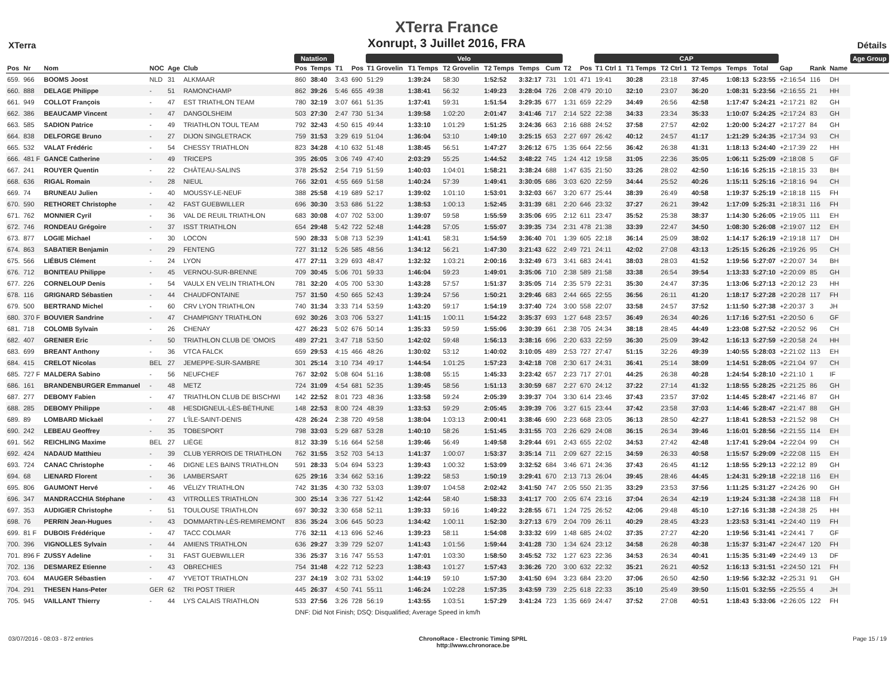XTerra
XTerra France
Xonrupt, 3 Juillet 2016, FRA
Détails
| | | | | | | Natation | | | | Velo | | | | | | | | CAP | | | | | | | | | Age Group |
| --- | --- | --- | --- | --- | --- | --- | --- | --- | --- | --- | --- | --- | --- | --- | --- | --- | --- | --- | --- | --- | --- | --- | --- | --- | --- | --- | --- |
| Pos | Nr | Nom | NOC | Age | Club | Pos | Temps | T1 | Pos | T1 Grovelin | T1 Temps | T2 Grovelin | T2 Temps | Temps | Cum | T2 | Pos | T1 Ctrl 1 | T1 Temps | T2 Ctrl 1 | T2 Temps | Temps | Total | Gap | Rank | Name | |
| 659. | 966 | BOOMS Joost | NLD | 31 | ALKMAAR | 860 | 38:40 | 3:43 | 690 | 51:29 | 1:39:24 | 58:30 | 1:52:52 | 3:32:17 | 731 | 1:01 | 471 | 19:41 | 30:28 | 23:18 | 37:45 | 1:08:13 | 5:23:55 | +2:16:54 | 116 | DH | |
| 660. | 888 | DELAGE Philippe | - | 51 | RAMONCHAMP | 862 | 39:26 | 5:46 | 655 | 49:38 | 1:38:41 | 56:32 | 1:49:23 | 3:28:04 | 726 | 2:08 | 479 | 20:10 | 32:10 | 23:07 | 36:20 | 1:08:31 | 5:23:56 | +2:16:55 | 21 | HH | |
| 661. | 949 | COLLOT François | - | 47 | EST TRIATHLON TEAM | 780 | 32:19 | 3:07 | 661 | 51:35 | 1:37:41 | 59:31 | 1:51:54 | 3:29:35 | 677 | 1:31 | 659 | 22:29 | 34:49 | 26:56 | 42:58 | 1:17:47 | 5:24:21 | +2:17:21 | 82 | GH | |
| 662. | 386 | BEAUCAMP Vincent | - | 47 | DANGOLSHEIM | 503 | 27:30 | 2:47 | 730 | 51:34 | 1:39:58 | 1:02:20 | 2:01:47 | 3:41:46 | 717 | 2:14 | 522 | 22:38 | 34:33 | 23:34 | 35:33 | 1:10:07 | 5:24:25 | +2:17:24 | 83 | GH | |
| 663. | 585 | SADION Patrice | - | 49 | TRIATHLON TOUL TEAM | 792 | 32:43 | 4:50 | 615 | 49:44 | 1:33:10 | 1:01:29 | 1:51:25 | 3:24:36 | 663 | 2:16 | 688 | 24:52 | 37:58 | 27:57 | 42:02 | 1:20:00 | 5:24:27 | +2:17:27 | 84 | GH | |
| 664. | 838 | DELFORGE Bruno | - | 27 | DIJON SINGLETRACK | 759 | 31:53 | 3:29 | 619 | 51:04 | 1:36:04 | 53:10 | 1:49:10 | 3:25:15 | 653 | 2:27 | 697 | 26:42 | 40:12 | 24:57 | 41:17 | 1:21:29 | 5:24:35 | +2:17:34 | 93 | CH | |
| 665. | 532 | VALAT Frédéric | - | 54 | CHESSY TRIATHLON | 823 | 34:28 | 4:10 | 632 | 51:48 | 1:38:45 | 56:51 | 1:47:27 | 3:26:12 | 675 | 1:35 | 664 | 22:56 | 36:42 | 26:38 | 41:31 | 1:18:13 | 5:24:40 | +2:17:39 | 22 | HH | |
| 666. | 481 F | GANCE Catherine | - | 49 | TRICEPS | 395 | 26:05 | 3:06 | 749 | 47:40 | 2:03:29 | 55:25 | 1:44:52 | 3:48:22 | 745 | 1:24 | 412 | 19:58 | 31:05 | 22:36 | 35:05 | 1:06:11 | 5:25:09 | +2:18:08 | 5 | GF | |
| 667. | 241 | ROUYER Quentin | - | 22 | CHÂTEAU-SALINS | 378 | 25:52 | 2:54 | 719 | 51:59 | 1:40:03 | 1:04:01 | 1:58:21 | 3:38:24 | 688 | 1:47 | 635 | 21:50 | 33:26 | 28:02 | 42:50 | 1:16:16 | 5:25:15 | +2:18:15 | 33 | BH | |
| 668. | 636 | RIGAL Romain | - | 28 | NIEUL | 766 | 32:01 | 4:55 | 669 | 51:58 | 1:40:24 | 57:39 | 1:49:41 | 3:30:05 | 686 | 3:03 | 620 | 22:59 | 34:44 | 25:52 | 40:26 | 1:15:11 | 5:25:16 | +2:18:16 | 94 | CH | |
| 669. | 74 | BRUNEAU Julien | - | 40 | MOUSSY-LE-NEUF | 388 | 25:58 | 4:19 | 689 | 52:17 | 1:39:02 | 1:01:10 | 1:53:01 | 3:32:03 | 667 | 3:20 | 677 | 25:44 | 38:39 | 26:49 | 40:58 | 1:19:37 | 5:25:19 | +2:18:18 | 115 | FH | |
| 670. | 590 | RETHORET Christophe | - | 42 | FAST GUEBWILLER | 696 | 30:30 | 3:53 | 686 | 51:22 | 1:38:53 | 1:00:13 | 1:52:45 | 3:31:39 | 681 | 2:20 | 646 | 23:32 | 37:27 | 26:21 | 39:42 | 1:17:09 | 5:25:31 | +2:18:31 | 116 | FH | |
| 671. | 762 | MONNIER Cyril | - | 36 | VAL DE REUIL TRIATHLON | 683 | 30:08 | 4:07 | 702 | 53:00 | 1:39:07 | 59:58 | 1:55:59 | 3:35:06 | 695 | 2:12 | 611 | 23:47 | 35:52 | 25:38 | 38:37 | 1:14:30 | 5:26:05 | +2:19:05 | 111 | EH | |
| 672. | 746 | RONDEAU Grégoire | - | 37 | ISST TRIATHLON | 654 | 29:48 | 5:42 | 722 | 52:48 | 1:44:28 | 57:05 | 1:55:07 | 3:39:35 | 734 | 2:31 | 478 | 21:38 | 33:39 | 22:47 | 34:50 | 1:08:30 | 5:26:08 | +2:19:07 | 112 | EH | |
| 673. | 877 | LOGIE Michael | - | 30 | LOCON | 590 | 28:33 | 5:08 | 713 | 52:39 | 1:41:41 | 58:31 | 1:54:59 | 3:36:40 | 701 | 1:39 | 605 | 22:18 | 36:14 | 25:09 | 38:02 | 1:14:17 | 5:26:19 | +2:19:18 | 117 | DH | |
| 674. | 863 | SABATIER Benjamin | - | 29 | FENTENG | 727 | 31:12 | 5:26 | 585 | 48:56 | 1:34:12 | 56:21 | 1:47:30 | 3:21:43 | 622 | 2:49 | 721 | 24:11 | 42:02 | 27:08 | 43:13 | 1:25:15 | 5:26:26 | +2:19:26 | 95 | CH | |
| 675. | 566 | LIÉBUS Clément | - | 24 | LYON | 477 | 27:11 | 3:29 | 693 | 48:47 | 1:32:32 | 1:03:21 | 2:00:16 | 3:32:49 | 673 | 3:41 | 683 | 24:41 | 38:03 | 28:03 | 41:52 | 1:19:56 | 5:27:07 | +2:20:07 | 34 | BH | |
| 676. | 712 | BONITEAU Philippe | - | 45 | VERNOU-SUR-BRENNE | 709 | 30:45 | 5:06 | 701 | 59:33 | 1:46:04 | 59:23 | 1:49:01 | 3:35:06 | 710 | 2:38 | 589 | 21:58 | 33:38 | 26:54 | 39:54 | 1:13:33 | 5:27:10 | +2:20:09 | 85 | GH | |
| 677. | 226 | CORNELOUP Denis | - | 54 | VAULX EN VELIN TRIATHLON | 781 | 32:20 | 4:05 | 700 | 53:30 | 1:43:28 | 57:57 | 1:51:37 | 3:35:05 | 714 | 2:35 | 579 | 22:31 | 35:30 | 24:47 | 37:35 | 1:13:06 | 5:27:13 | +2:20:12 | 23 | HH | |
| 678. | 116 | GRIGNARD Sébastien | - | 44 | CHAUDFONTAINE | 757 | 31:50 | 4:50 | 665 | 52:43 | 1:39:24 | 57:56 | 1:50:21 | 3:29:46 | 683 | 2:44 | 665 | 22:55 | 36:56 | 26:11 | 41:20 | 1:18:17 | 5:27:28 | +2:20:28 | 117 | FH | |
| 679. | 500 | BERTRAND Michel | - | 60 | CRV LYON TRIATHLON | 740 | 31:34 | 3:33 | 714 | 53:59 | 1:43:20 | 59:17 | 1:54:19 | 3:37:40 | 724 | 3:00 | 558 | 22:07 | 33:58 | 24:57 | 37:52 | 1:11:50 | 5:27:38 | +2:20:37 | 3 | JH | |
| 680. | 370 F | BOUVIER Sandrine | - | 47 | CHAMPIGNY TRIATHLON | 692 | 30:26 | 3:03 | 706 | 53:27 | 1:41:15 | 1:00:11 | 1:54:22 | 3:35:37 | 693 | 1:27 | 648 | 23:57 | 36:49 | 26:34 | 40:26 | 1:17:16 | 5:27:51 | +2:20:50 | 6 | GF | |
| 681. | 718 | COLOMB Sylvain | - | 26 | CHENAY | 427 | 26:23 | 5:02 | 676 | 50:14 | 1:35:33 | 59:59 | 1:55:06 | 3:30:39 | 661 | 2:38 | 705 | 24:34 | 38:18 | 28:45 | 44:49 | 1:23:08 | 5:27:52 | +2:20:52 | 96 | CH | |
| 682. | 407 | GRENIER Eric | - | 50 | TRIATHLON CLUB DE 'OMOIS | 489 | 27:21 | 3:47 | 718 | 53:50 | 1:42:02 | 59:48 | 1:56:13 | 3:38:16 | 696 | 2:20 | 633 | 22:59 | 36:30 | 25:09 | 39:42 | 1:16:13 | 5:27:59 | +2:20:58 | 24 | HH | |
| 683. | 699 | BREANT Anthony | - | 36 | VTCA FALCK | 659 | 29:53 | 4:15 | 466 | 48:26 | 1:30:02 | 53:12 | 1:40:02 | 3:10:05 | 489 | 2:53 | 727 | 27:47 | 51:15 | 32:26 | 49:39 | 1:40:55 | 5:28:03 | +2:21:02 | 113 | EH | |
| 684. | 415 | CRELOT Nicolas | BEL | 27 | JEMEPPE-SUR-SAMBRE | 301 | 25:14 | 3:10 | 734 | 49:17 | 1:44:54 | 1:01:25 | 1:57:23 | 3:42:18 | 708 | 2:30 | 617 | 24:31 | 36:41 | 25:14 | 38:09 | 1:14:51 | 5:28:05 | +2:21:04 | 97 | CH | |
| 685. | 727 F | MALDERA Sabino | - | 56 | NEUFCHEF | 767 | 32:02 | 5:08 | 604 | 51:16 | 1:38:08 | 55:15 | 1:45:33 | 3:23:42 | 657 | 2:23 | 717 | 27:01 | 44:25 | 26:38 | 40:28 | 1:24:54 | 5:28:10 | +2:21:10 | 1 | IF | |
| 686. | 161 | BRANDENBURGER Emmanuel | - | 48 | METZ | 724 | 31:09 | 4:54 | 681 | 52:35 | 1:39:45 | 58:56 | 1:51:13 | 3:30:59 | 687 | 2:27 | 670 | 24:12 | 37:22 | 27:14 | 41:32 | 1:18:55 | 5:28:25 | +2:21:25 | 86 | GH | |
| 687. | 277 | DEBOMY Fabien | - | 47 | TRIATHLON CLUB DE BISCHWI | 142 | 22:52 | 8:01 | 723 | 48:36 | 1:33:58 | 59:24 | 2:05:39 | 3:39:37 | 704 | 3:30 | 614 | 23:46 | 37:43 | 23:57 | 37:02 | 1:14:45 | 5:28:47 | +2:21:46 | 87 | GH | |
| 688. | 285 | DEBOMY Philippe | - | 48 | HESDIGNEUL-LÈS-BÉTHUNE | 148 | 22:53 | 8:00 | 724 | 48:39 | 1:33:53 | 59:29 | 2:05:45 | 3:39:39 | 706 | 3:27 | 615 | 23:44 | 37:42 | 23:58 | 37:03 | 1:14:46 | 5:28:47 | +2:21:47 | 88 | GH | |
| 689. | 89 | LOMBARD Mickaël | - | 27 | L'ÎLE-SAINT-DENIS | 428 | 26:24 | 2:38 | 720 | 49:58 | 1:38:04 | 1:03:13 | 2:00:41 | 3:38:46 | 690 | 2:23 | 668 | 23:05 | 36:13 | 28:50 | 42:27 | 1:18:41 | 5:28:53 | +2:21:52 | 98 | CH | |
| 690. | 242 | LEBEAU Geoffrey | - | 35 | TOBESPORT | 798 | 33:03 | 5:29 | 687 | 53:28 | 1:40:10 | 58:26 | 1:51:45 | 3:31:55 | 703 | 2:26 | 629 | 24:08 | 36:15 | 26:34 | 39:46 | 1:16:01 | 5:28:56 | +2:21:55 | 114 | EH | |
| 691. | 562 | REICHLING Maxime | BEL | 27 | LIÈGE | 812 | 33:39 | 5:16 | 664 | 52:58 | 1:39:46 | 56:49 | 1:49:58 | 3:29:44 | 691 | 2:43 | 655 | 22:02 | 34:53 | 27:42 | 42:48 | 1:17:41 | 5:29:04 | +2:22:04 | 99 | CH | |
| 692. | 424 | NADAUD Matthieu | - | 39 | CLUB YERROIS DE TRIATHLON | 762 | 31:55 | 3:52 | 703 | 54:13 | 1:41:37 | 1:00:07 | 1:53:37 | 3:35:14 | 711 | 2:09 | 627 | 22:15 | 34:59 | 26:33 | 40:58 | 1:15:57 | 5:29:09 | +2:22:08 | 115 | EH | |
| 693. | 724 | CANAC Christophe | - | 46 | DIGNE LES BAINS TRIATHLON | 591 | 28:33 | 5:04 | 694 | 53:23 | 1:39:43 | 1:00:32 | 1:53:09 | 3:32:52 | 684 | 3:46 | 671 | 24:36 | 37:43 | 26:45 | 41:12 | 1:18:55 | 5:29:13 | +2:22:12 | 89 | GH | |
| 694. | 68 | LIENARD Florent | - | 36 | LAMBERSART | 625 | 29:16 | 3:34 | 662 | 53:16 | 1:39:22 | 58:53 | 1:50:19 | 3:29:41 | 670 | 2:13 | 713 | 26:04 | 39:45 | 28:46 | 44:45 | 1:24:31 | 5:29:18 | +2:22:18 | 116 | EH | |
| 695. | 806 | GAUMONT Hervé | - | 46 | VÉLIZY TRIATHLON | 742 | 31:35 | 4:30 | 732 | 53:03 | 1:39:07 | 1:04:58 | 2:02:42 | 3:41:50 | 747 | 2:05 | 550 | 21:35 | 33:29 | 23:53 | 37:56 | 1:11:25 | 5:31:27 | +2:24:26 | 90 | GH | |
| 696. | 347 | MANDRACCHIA Stéphane | - | 43 | VITROLLES TRIATHLON | 300 | 25:14 | 3:36 | 727 | 51:42 | 1:42:44 | 58:40 | 1:58:33 | 3:41:17 | 700 | 2:05 | 674 | 23:16 | 37:04 | 26:34 | 42:19 | 1:19:24 | 5:31:38 | +2:24:38 | 118 | FH | |
| 697. | 353 | AUDIGIER Christophe | - | 51 | TOULOUSE TRIATHLON | 697 | 30:32 | 3:30 | 658 | 52:11 | 1:39:33 | 59:16 | 1:49:22 | 3:28:55 | 671 | 1:24 | 725 | 26:52 | 42:06 | 29:48 | 45:10 | 1:27:16 | 5:31:38 | +2:24:38 | 25 | HH | |
| 698. | 76 | PERRIN Jean-Hugues | - | 43 | DOMMARTIN-LÈS-REMIREMONT | 836 | 35:24 | 3:06 | 645 | 50:23 | 1:34:42 | 1:00:11 | 1:52:30 | 3:27:13 | 679 | 2:04 | 709 | 26:11 | 40:29 | 28:45 | 43:23 | 1:23:53 | 5:31:41 | +2:24:40 | 119 | FH | |
| 699. | 81 F | DUBOIS Frédérique | - | 47 | TACC COLMAR | 776 | 32:11 | 4:13 | 696 | 52:46 | 1:39:23 | 58:11 | 1:54:08 | 3:33:32 | 699 | 1:48 | 685 | 24:02 | 37:35 | 27:27 | 42:20 | 1:19:56 | 5:31:41 | +2:24:41 | 7 | GF | |
| 700. | 396 | VIGNOLLES Sylvain | - | 44 | AMIENS TRIATHLON | 636 | 29:27 | 3:39 | 729 | 52:07 | 1:41:43 | 1:01:56 | 1:59:44 | 3:41:28 | 730 | 1:34 | 624 | 23:12 | 34:58 | 26:28 | 40:38 | 1:15:37 | 5:31:47 | +2:24:47 | 120 | FH | |
| 701. | 896 F | ZUSSY Adeline | - | 31 | FAST GUEBWILLER | 336 | 25:37 | 3:16 | 747 | 55:53 | 1:47:01 | 1:03:30 | 1:58:50 | 3:45:52 | 732 | 1:27 | 623 | 22:36 | 34:53 | 26:34 | 40:41 | 1:15:35 | 5:31:49 | +2:24:49 | 13 | DF | |
| 702. | 136 | DESMAREZ Etienne | - | 43 | OBRECHIES | 754 | 31:48 | 4:22 | 712 | 52:23 | 1:38:43 | 1:01:27 | 1:57:43 | 3:36:26 | 720 | 3:00 | 632 | 22:32 | 35:21 | 26:21 | 40:52 | 1:16:13 | 5:31:51 | +2:24:50 | 121 | FH | |
| 703. | 604 | MAUGER Sébastien | - | 47 | YVETOT TRIATHLON | 237 | 24:19 | 3:02 | 731 | 53:02 | 1:44:19 | 59:10 | 1:57:30 | 3:41:50 | 694 | 3:23 | 684 | 23:20 | 37:06 | 26:50 | 42:50 | 1:19:56 | 5:32:32 | +2:25:31 | 91 | GH | |
| 704. | 291 | THESEN Hans-Peter | GER | 62 | TRI POST TRIER | 445 | 26:37 | 4:50 | 741 | 55:11 | 1:46:24 | 1:02:28 | 1:57:35 | 3:43:59 | 739 | 2:25 | 618 | 22:33 | 35:10 | 25:49 | 39:50 | 1:15:01 | 5:32:55 | +2:25:55 | 4 | JH | |
| 705. | 945 | VAILLANT Thierry | - | 44 | LYS CALAIS TRIATHLON | 533 | 27:56 | 3:26 | 728 | 56:19 | 1:43:55 | 1:03:51 | 1:57:29 | 3:41:24 | 723 | 1:35 | 669 | 24:47 | 37:52 | 27:08 | 40:51 | 1:18:43 | 5:33:06 | +2:26:05 | 122 | FH | |
| | | | | | | DNF: Did Not Finish; DSQ: Disqualified; Average Speed in km/h | | | | | | | | | | | | | | | | | | | | | |
03/07/2016 - 08:03 - 872 entries ChronoRace - Electronic Timing SPRL
http://www.chronorace.be Page 15 / 19